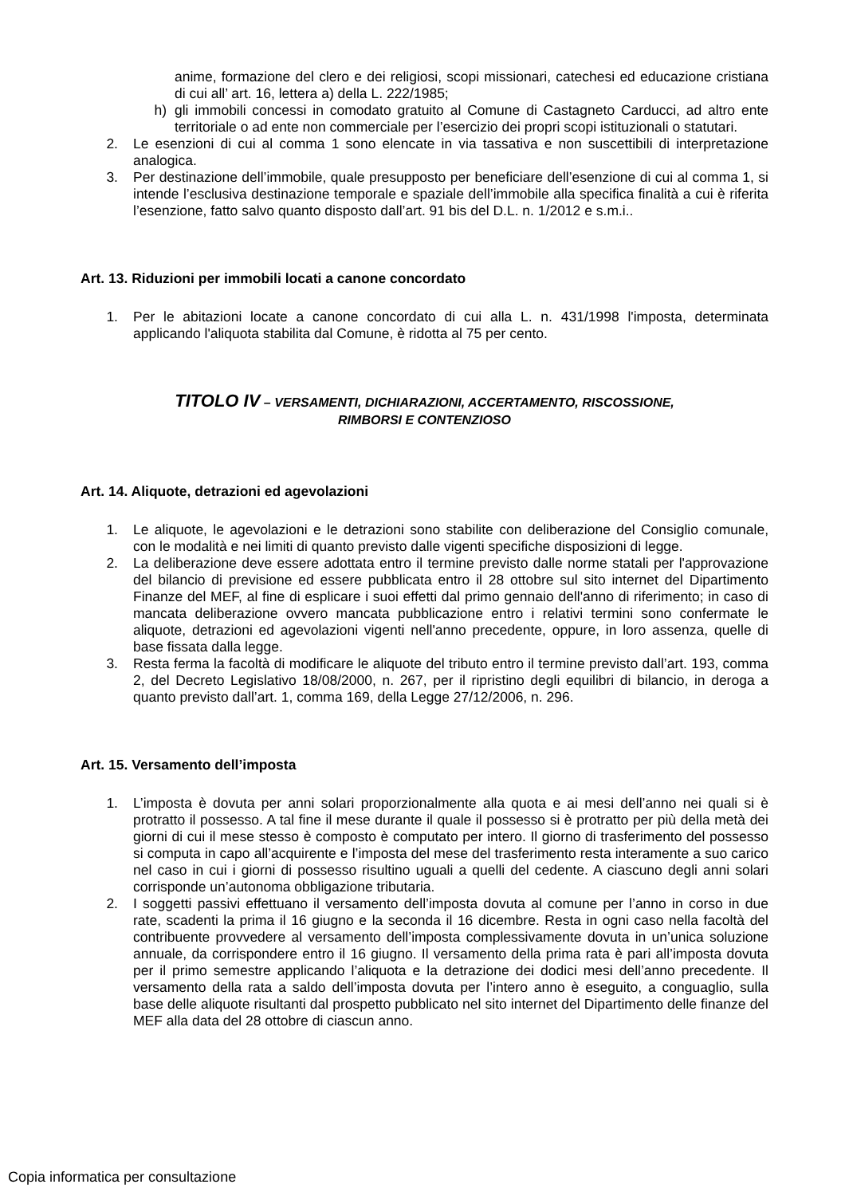anime, formazione del clero e dei religiosi, scopi missionari, catechesi ed educazione cristiana di cui all’ art. 16, lettera a) della L. 222/1985;
h) gli immobili concessi in comodato gratuito al Comune di Castagneto Carducci, ad altro ente territoriale o ad ente non commerciale per l’esercizio dei propri scopi istituzionali o statutari.
2. Le esenzioni di cui al comma 1 sono elencate in via tassativa e non suscettibili di interpretazione analogica.
3. Per destinazione dell’immobile, quale presupposto per beneficiare dell’esenzione di cui al comma 1, si intende l’esclusiva destinazione temporale e spaziale dell’immobile alla specifica finalità a cui è riferita l’esenzione, fatto salvo quanto disposto dall’art. 91 bis del D.L. n. 1/2012 e s.m.i..
Art. 13. Riduzioni per immobili locati a canone concordato
1. Per le abitazioni locate a canone concordato di cui alla L. n. 431/1998 l'imposta, determinata applicando l'aliquota stabilita dal Comune, è ridotta al 75 per cento.
TITOLO IV – VERSAMENTI, DICHIARAZIONI, ACCERTAMENTO, RISCOSSIONE,
RIMBORSI E CONTENZIOSO
Art. 14. Aliquote, detrazioni ed agevolazioni
1. Le aliquote, le agevolazioni e le detrazioni sono stabilite con deliberazione del Consiglio comunale, con le modalità e nei limiti di quanto previsto dalle vigenti specifiche disposizioni di legge.
2. La deliberazione deve essere adottata entro il termine previsto dalle norme statali per l'approvazione del bilancio di previsione ed essere pubblicata entro il 28 ottobre sul sito internet del Dipartimento Finanze del MEF, al fine di esplicare i suoi effetti dal primo gennaio dell'anno di riferimento; in caso di mancata deliberazione ovvero mancata pubblicazione entro i relativi termini sono confermate le aliquote, detrazioni ed agevolazioni vigenti nell'anno precedente, oppure, in loro assenza, quelle di base fissata dalla legge.
3. Resta ferma la facoltà di modificare le aliquote del tributo entro il termine previsto dall’art. 193, comma 2, del Decreto Legislativo 18/08/2000, n. 267, per il ripristino degli equilibri di bilancio, in deroga a quanto previsto dall’art. 1, comma 169, della Legge 27/12/2006, n. 296.
Art. 15. Versamento dell’imposta
1. L’imposta è dovuta per anni solari proporzionalmente alla quota e ai mesi dell’anno nei quali si è protratto il possesso. A tal fine il mese durante il quale il possesso si è protratto per più della metà dei giorni di cui il mese stesso è composto è computato per intero. Il giorno di trasferimento del possesso si computa in capo all’acquirente e l’imposta del mese del trasferimento resta interamente a suo carico nel caso in cui i giorni di possesso risultino uguali a quelli del cedente. A ciascuno degli anni solari corrisponde un’autonoma obbligazione tributaria.
2. I soggetti passivi effettuano il versamento dell’imposta dovuta al comune per l’anno in corso in due rate, scadenti la prima il 16 giugno e la seconda il 16 dicembre. Resta in ogni caso nella facoltà del contribuente provvedere al versamento dell’imposta complessivamente dovuta in un’unica soluzione annuale, da corrispondere entro il 16 giugno. Il versamento della prima rata è pari all’imposta dovuta per il primo semestre applicando l’aliquota e la detrazione dei dodici mesi dell’anno precedente. Il versamento della rata a saldo dell’imposta dovuta per l’intero anno è eseguito, a conguaglio, sulla base delle aliquote risultanti dal prospetto pubblicato nel sito internet del Dipartimento delle finanze del MEF alla data del 28 ottobre di ciascun anno.
Copia informatica per consultazione